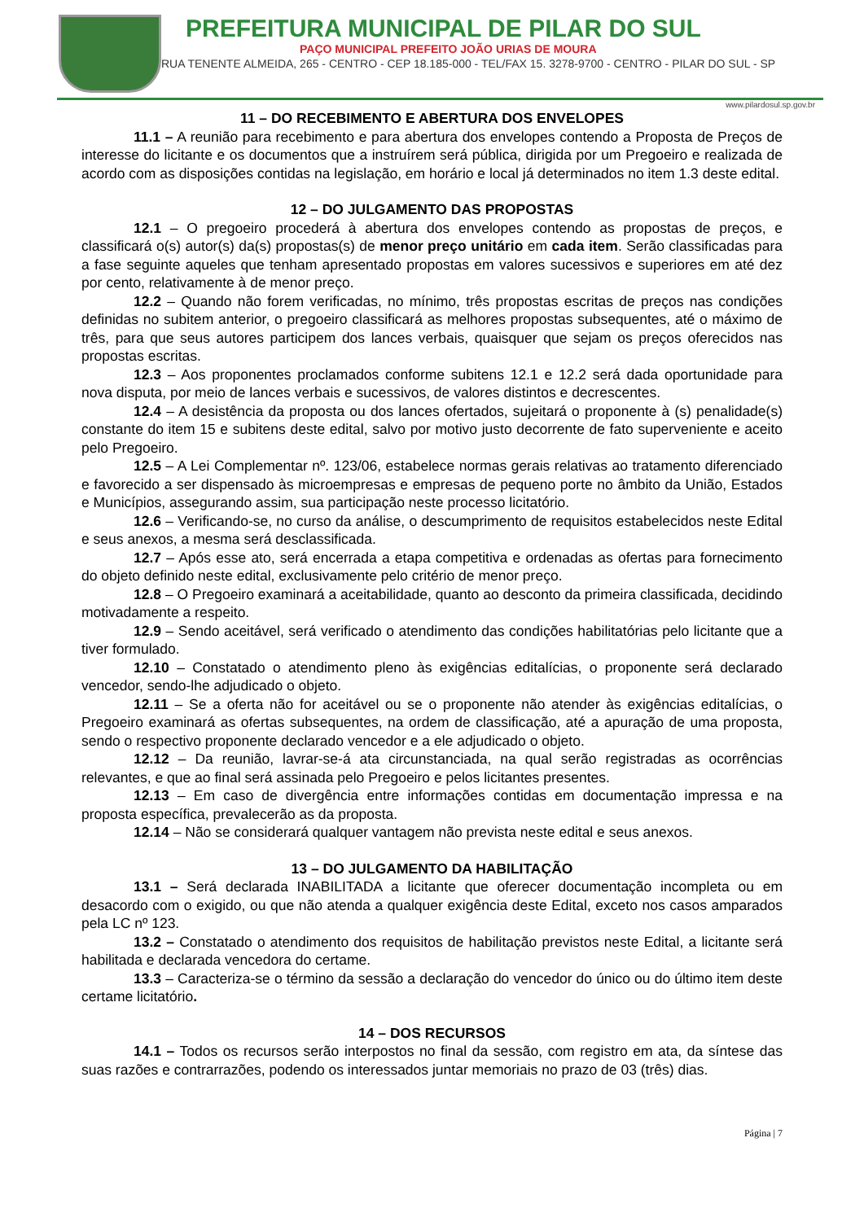PREFEITURA MUNICIPAL DE PILAR DO SUL
PAÇO MUNICIPAL PREFEITO JOÃO URIAS DE MOURA
RUA TENENTE ALMEIDA, 265 - CENTRO - CEP 18.185-000 - TEL/FAX 15. 3278-9700 - CENTRO - PILAR DO SUL - SP
www.pilardosul.sp.gov.br
11 – DO RECEBIMENTO E ABERTURA DOS ENVELOPES
11.1 – A reunião para recebimento e para abertura dos envelopes contendo a Proposta de Preços de interesse do licitante e os documentos que a instruírem será pública, dirigida por um Pregoeiro e realizada de acordo com as disposições contidas na legislação, em horário e local já determinados no item 1.3 deste edital.
12 – DO JULGAMENTO DAS PROPOSTAS
12.1 – O pregoeiro procederá à abertura dos envelopes contendo as propostas de preços, e classificará o(s) autor(s) da(s) propostas(s) de menor preço unitário em cada item. Serão classificadas para a fase seguinte aqueles que tenham apresentado propostas em valores sucessivos e superiores em até dez por cento, relativamente à de menor preço.
12.2 – Quando não forem verificadas, no mínimo, três propostas escritas de preços nas condições definidas no subitem anterior, o pregoeiro classificará as melhores propostas subsequentes, até o máximo de três, para que seus autores participem dos lances verbais, quaisquer que sejam os preços oferecidos nas propostas escritas.
12.3 – Aos proponentes proclamados conforme subitens 12.1 e 12.2 será dada oportunidade para nova disputa, por meio de lances verbais e sucessivos, de valores distintos e decrescentes.
12.4 – A desistência da proposta ou dos lances ofertados, sujeitará o proponente à (s) penalidade(s) constante do item 15 e subitens deste edital, salvo por motivo justo decorrente de fato superveniente e aceito pelo Pregoeiro.
12.5 – A Lei Complementar nº. 123/06, estabelece normas gerais relativas ao tratamento diferenciado e favorecido a ser dispensado às microempresas e empresas de pequeno porte no âmbito da União, Estados e Municípios, assegurando assim, sua participação neste processo licitatório.
12.6 – Verificando-se, no curso da análise, o descumprimento de requisitos estabelecidos neste Edital e seus anexos, a mesma será desclassificada.
12.7 – Após esse ato, será encerrada a etapa competitiva e ordenadas as ofertas para fornecimento do objeto definido neste edital, exclusivamente pelo critério de menor preço.
12.8 – O Pregoeiro examinará a aceitabilidade, quanto ao desconto da primeira classificada, decidindo motivadamente a respeito.
12.9 – Sendo aceitável, será verificado o atendimento das condições habilitatórias pelo licitante que a tiver formulado.
12.10 – Constatado o atendimento pleno às exigências editalícias, o proponente será declarado vencedor, sendo-lhe adjudicado o objeto.
12.11 – Se a oferta não for aceitável ou se o proponente não atender às exigências editalícias, o Pregoeiro examinará as ofertas subsequentes, na ordem de classificação, até a apuração de uma proposta, sendo o respectivo proponente declarado vencedor e a ele adjudicado o objeto.
12.12 – Da reunião, lavrar-se-á ata circunstanciada, na qual serão registradas as ocorrências relevantes, e que ao final será assinada pelo Pregoeiro e pelos licitantes presentes.
12.13 – Em caso de divergência entre informações contidas em documentação impressa e na proposta específica, prevalecerão as da proposta.
12.14 – Não se considerará qualquer vantagem não prevista neste edital e seus anexos.
13 – DO JULGAMENTO DA HABILITAÇÃO
13.1 – Será declarada INABILITADA a licitante que oferecer documentação incompleta ou em desacordo com o exigido, ou que não atenda a qualquer exigência deste Edital, exceto nos casos amparados pela LC nº 123.
13.2 – Constatado o atendimento dos requisitos de habilitação previstos neste Edital, a licitante será habilitada e declarada vencedora do certame.
13.3 – Caracteriza-se o término da sessão a declaração do vencedor do único ou do último item deste certame licitatório.
14 – DOS RECURSOS
14.1 – Todos os recursos serão interpostos no final da sessão, com registro em ata, da síntese das suas razões e contrarrazões, podendo os interessados juntar memoriais no prazo de 03 (três) dias.
Página | 7